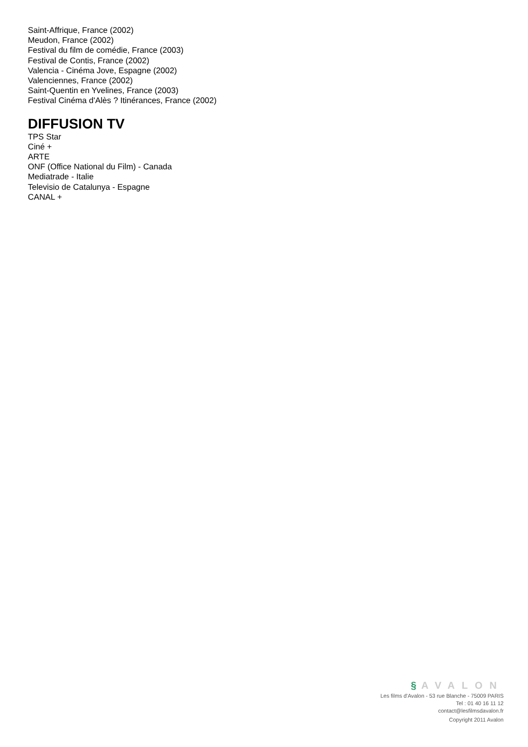Saint-Affrique, France (2002)
Meudon, France (2002)
Festival du film de comédie, France (2003)
Festival de Contis, France (2002)
Valencia - Cinéma Jove, Espagne (2002)
Valenciennes, France (2002)
Saint-Quentin en Yvelines, France (2003)
Festival Cinéma d'Alès ? Itinérances, France (2002)
DIFFUSION TV
TPS Star
Ciné +
ARTE
ONF (Office National du Film) - Canada
Mediatrade - Italie
Televisio de Catalunya - Espagne
CANAL +
§ AVALON
Les films d'Avalon - 53 rue Blanche - 75009 PARIS
Tel : 01 40 16 11 12
contact@lesfilmsdavalon.fr
Copyright 2011 Avalon